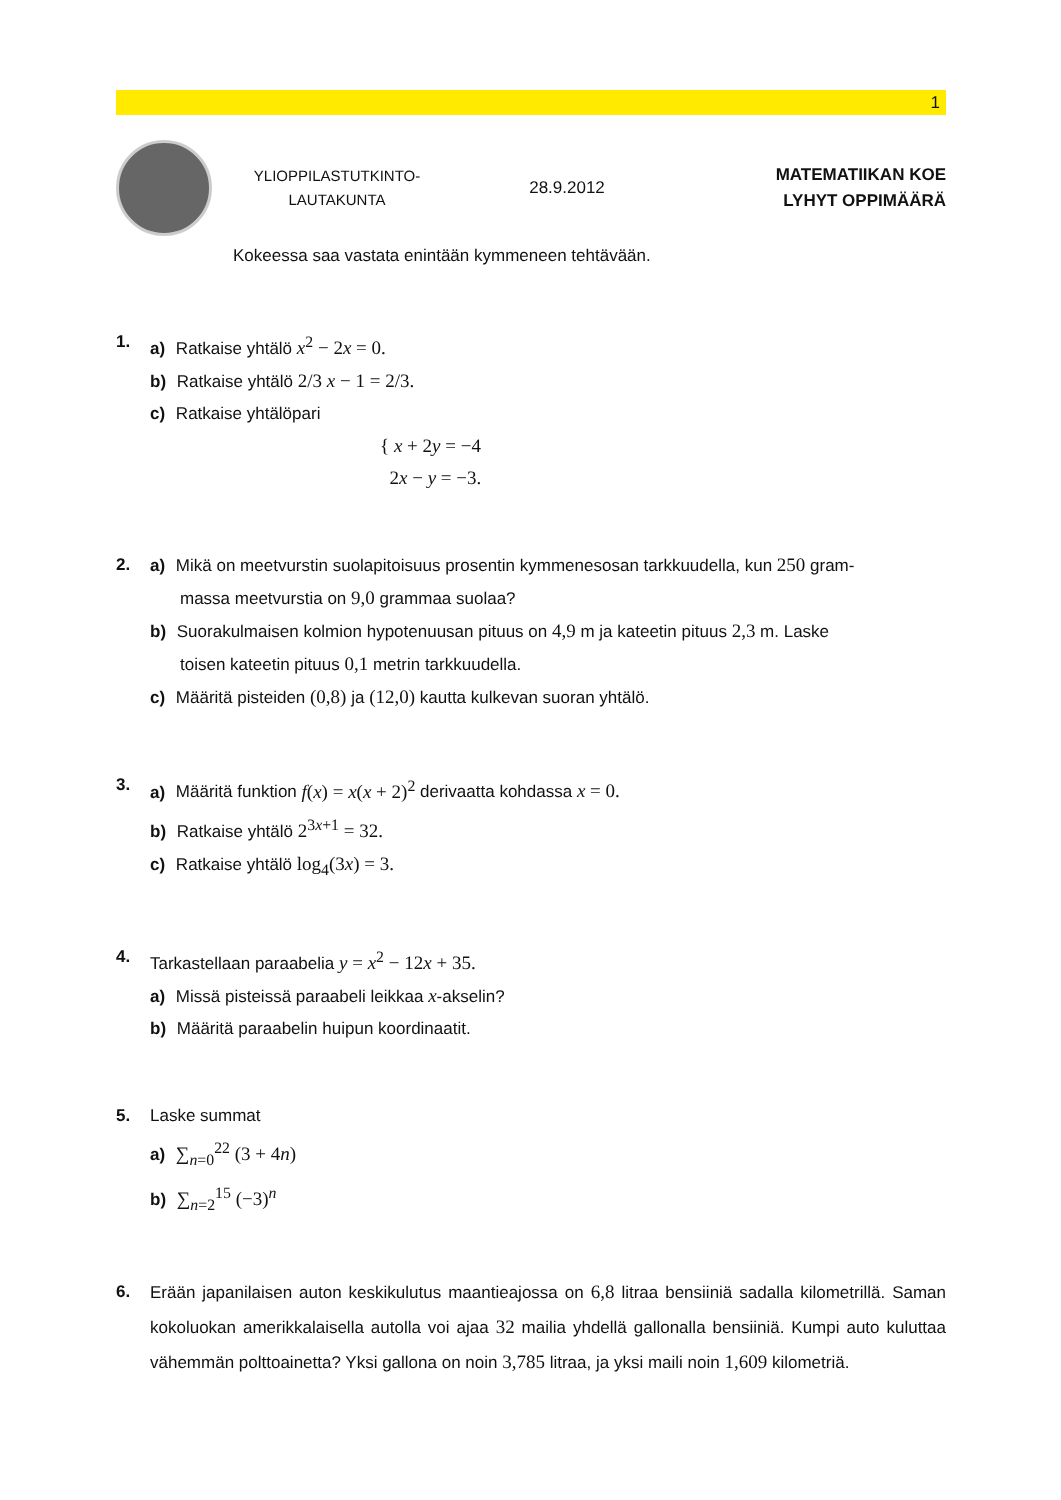1
YLIOPPILASTUTKINTO-
LAUTAKUNTA
28.9.2012
MATEMATIIKAN KOE
LYHYT OPPIMÄÄRÄ
Kokeessa saa vastata enintään kymmeneen tehtävään.
1. a) Ratkaise yhtälö x<sup>2</sup> − 2x = 0.
b) Ratkaise yhtälö 2/3 x − 1 = 2/3.
c) Ratkaise yhtälöpari
{ x + 2y = −4
2x − y = −3.
2. a) Mikä on meetvurstin suolapitoisuus prosentin kymmenesosan tarkkuudella, kun 250 gram-
massa meetvurstia on 9,0 grammaa suolaa?
b) Suorakulmaisen kolmion hypotenuusan pituus on 4,9 m ja kateetin pituus 2,3 m. Laske
toisen kateetin pituus 0,1 metrin tarkkuudella.
c) Määritä pisteiden (0,8) ja (12,0) kautta kulkevan suoran yhtälö.
3. a) Määritä funktion f(x) = x(x + 2)<sup>2</sup> derivaatta kohdassa x = 0.
b) Ratkaise yhtälö 2<sup>3x+1</sup> = 32.
c) Ratkaise yhtälö log<sub>4</sub>(3x) = 3.
4. Tarkastellaan paraabelia y = x<sup>2</sup> − 12x + 35.
a) Missä pisteissä paraabeli leikkaa x-akselin?
b) Määritä paraabelin huipun koordinaatit.
5. Laske summat
a) ∑<sub>n=0</sub><sup>22</sup> (3 + 4n)
b) ∑<sub>n=2</sub><sup>15</sup> (−3)<sup>n</sup>
6. Erään japanilaisen auton keskikulutus maantieajossa on 6,8 litraa bensiiniä sadalla kilo­metrillä. Saman kokoluokan amerikkalaisella autolla voi ajaa 32 mailia yhdellä gallonalla bensiiniä. Kumpi auto kuluttaa vähemmän polttoainetta? Yksi gallona on noin 3,785 litraa, ja yksi maili noin 1,609 kilometriä.